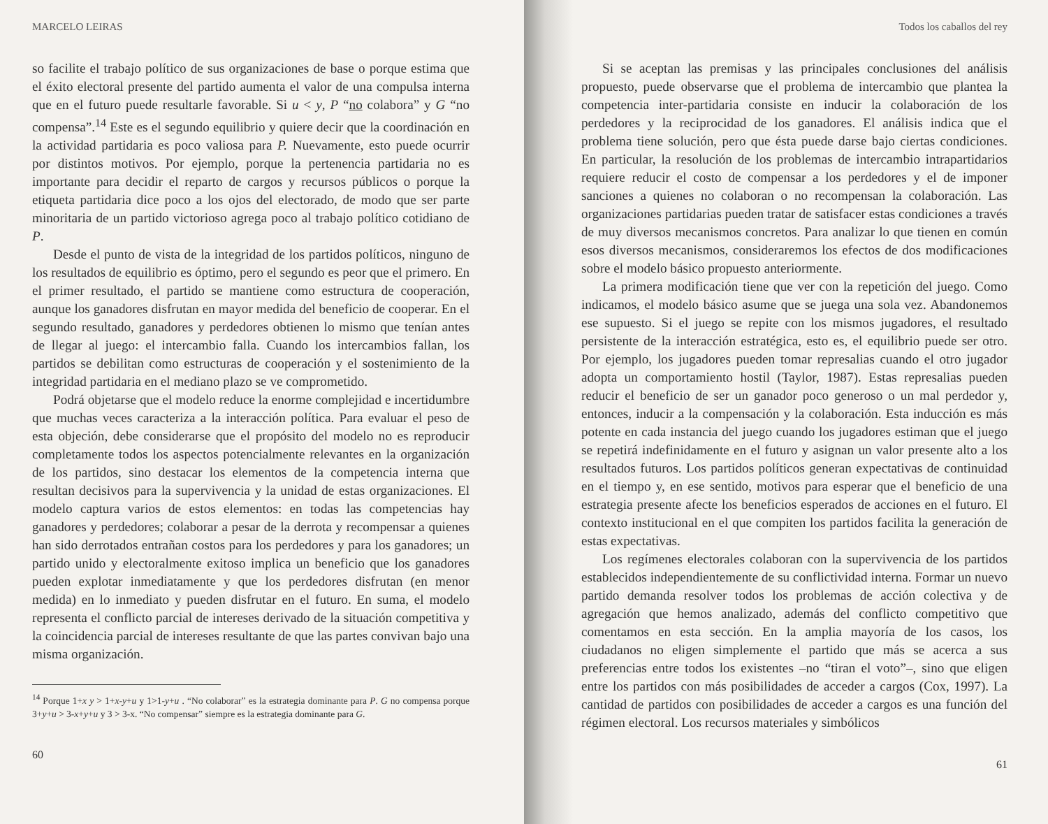MARCELO LEIRAS
so facilite el trabajo político de sus organizaciones de base o porque estima que el éxito electoral presente del partido aumenta el valor de una compulsa interna que en el futuro puede resultarle favorable. Si u < y, P “no colabora” y G “no compensa”.<sup>14</sup> Este es el segundo equilibrio y quiere decir que la coordinación en la actividad partidaria es poco valiosa para P. Nuevamente, esto puede ocurrir por distintos motivos. Por ejemplo, porque la pertenencia partidaria no es importante para decidir el reparto de cargos y recursos públicos o porque la etiqueta partidaria dice poco a los ojos del electorado, de modo que ser parte minoritaria de un partido victorioso agrega poco al trabajo político cotidiano de P.
Desde el punto de vista de la integridad de los partidos políticos, ninguno de los resultados de equilibrio es óptimo, pero el segundo es peor que el primero. En el primer resultado, el partido se mantiene como estructura de cooperación, aunque los ganadores disfrutan en mayor medida del beneficio de cooperar. En el segundo resultado, ganadores y perdedores obtienen lo mismo que tenían antes de llegar al juego: el intercambio falla. Cuando los intercambios fallan, los partidos se debilitan como estructuras de cooperación y el sostenimiento de la integridad partidaria en el mediano plazo se ve comprometido.
Podrá objetarse que el modelo reduce la enorme complejidad e incertidumbre que muchas veces caracteriza a la interacción política. Para evaluar el peso de esta objeción, debe considerarse que el propósito del modelo no es reproducir completamente todos los aspectos potencialmente relevantes en la organización de los partidos, sino destacar los elementos de la competencia interna que resultan decisivos para la supervivencia y la unidad de estas organizaciones. El modelo captura varios de estos elementos: en todas las competencias hay ganadores y perdedores; colaborar a pesar de la derrota y recompensar a quienes han sido derrotados entrañan costos para los perdedores y para los ganadores; un partido unido y electoralmente exitoso implica un beneficio que los ganadores pueden explotar inmediatamente y que los perdedores disfrutan (en menor medida) en lo inmediato y pueden disfrutar en el futuro. En suma, el modelo representa el conflicto parcial de intereses derivado de la situación competitiva y la coincidencia parcial de intereses resultante de que las partes convivan bajo una misma organización.
<sup>14</sup> Porque 1+x y > 1+x-y+u y 1>1-y+u . “No colaborar” es la estrategia dominante para P. G no compensa porque 3+y+u > 3-x+y+u y 3 > 3-x. “No compensar” siempre es la estrategia dominante para G.
60
Todos los caballos del rey
Si se aceptan las premisas y las principales conclusiones del análisis propuesto, puede observarse que el problema de intercambio que plantea la competencia inter-partidaria consiste en inducir la colaboración de los perdedores y la reciprocidad de los ganadores. El análisis indica que el problema tiene solución, pero que ésta puede darse bajo ciertas condiciones. En particular, la resolución de los problemas de intercambio intrapartidarios requiere reducir el costo de compensar a los perdedores y el de imponer sanciones a quienes no colaboran o no recompensan la colaboración. Las organizaciones partidarias pueden tratar de satisfacer estas condiciones a través de muy diversos mecanismos concretos. Para analizar lo que tienen en común esos diversos mecanismos, consideraremos los efectos de dos modificaciones sobre el modelo básico propuesto anteriormente.
La primera modificación tiene que ver con la repetición del juego. Como indicamos, el modelo básico asume que se juega una sola vez. Abandonemos ese supuesto. Si el juego se repite con los mismos jugadores, el resultado persistente de la interacción estratégica, esto es, el equilibrio puede ser otro. Por ejemplo, los jugadores pueden tomar represalias cuando el otro jugador adopta un comportamiento hostil (Taylor, 1987). Estas represalias pueden reducir el beneficio de ser un ganador poco generoso o un mal perdedor y, entonces, inducir a la compensación y la colaboración. Esta inducción es más potente en cada instancia del juego cuando los jugadores estiman que el juego se repetirá indefinidamente en el futuro y asignan un valor presente alto a los resultados futuros. Los partidos políticos generan expectativas de continuidad en el tiempo y, en ese sentido, motivos para esperar que el beneficio de una estrategia presente afecte los beneficios esperados de acciones en el futuro. El contexto institucional en el que compiten los partidos facilita la generación de estas expectativas.
Los regímenes electorales colaboran con la supervivencia de los partidos establecidos independientemente de su conflictividad interna. Formar un nuevo partido demanda resolver todos los problemas de acción colectiva y de agregación que hemos analizado, además del conflicto competitivo que comentamos en esta sección. En la amplia mayoría de los casos, los ciudadanos no eligen simplemente el partido que más se acerca a sus preferencias entre todos los existentes –no “tiran el voto”–, sino que eligen entre los partidos con más posibilidades de acceder a cargos (Cox, 1997). La cantidad de partidos con posibilidades de acceder a cargos es una función del régimen electoral. Los recursos materiales y simbólicos
61